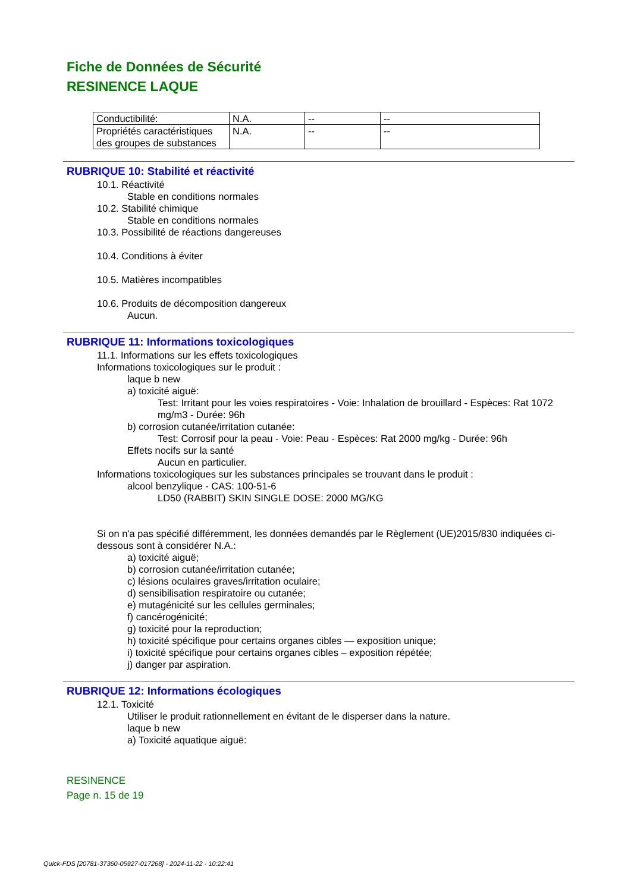Fiche de Données de Sécurité
RESINENCE LAQUE
| Conductibilité: | N.A. | -- | -- |
| Propriétés caractéristiques des groupes de substances | N.A. | -- | -- |
RUBRIQUE 10: Stabilité et réactivité
10.1. Réactivité
Stable en conditions normales
10.2. Stabilité chimique
Stable en conditions normales
10.3. Possibilité de réactions dangereuses
10.4. Conditions à éviter
10.5. Matières incompatibles
10.6. Produits de décomposition dangereux
Aucun.
RUBRIQUE 11: Informations toxicologiques
11.1. Informations sur les effets toxicologiques
Informations toxicologiques sur le produit :
laque b new
a) toxicité aiguë:
Test: Irritant pour les voies respiratoires - Voie: Inhalation de brouillard - Espèces: Rat 1072 mg/m3 - Durée: 96h
b) corrosion cutanée/irritation cutanée:
Test: Corrosif pour la peau - Voie: Peau - Espèces: Rat 2000 mg/kg - Durée: 96h
Effets nocifs sur la santé
Aucun en particulier.
Informations toxicologiques sur les substances principales se trouvant dans le produit :
alcool benzylique - CAS: 100-51-6
LD50 (RABBIT) SKIN SINGLE DOSE: 2000 MG/KG
Si on n'a pas spécifié différemment, les données demandés par le Règlement (UE)2015/830 indiquées ci-dessous sont à considérer N.A.:
a) toxicité aiguë;
b) corrosion cutanée/irritation cutanée;
c) lésions oculaires graves/irritation oculaire;
d) sensibilisation respiratoire ou cutanée;
e) mutagénicité sur les cellules germinales;
f) cancérogénicité;
g) toxicité pour la reproduction;
h) toxicité spécifique pour certains organes cibles — exposition unique;
i) toxicité spécifique pour certains organes cibles – exposition répétée;
j) danger par aspiration.
RUBRIQUE 12: Informations écologiques
12.1. Toxicité
Utiliser le produit rationnellement en évitant de le disperser dans la nature.
laque b new
a) Toxicité aquatique aiguë:
RESINENCE
Page n. 15 de 19
Quick-FDS [20781-37360-05927-017268] - 2024-11-22 - 10:22:41